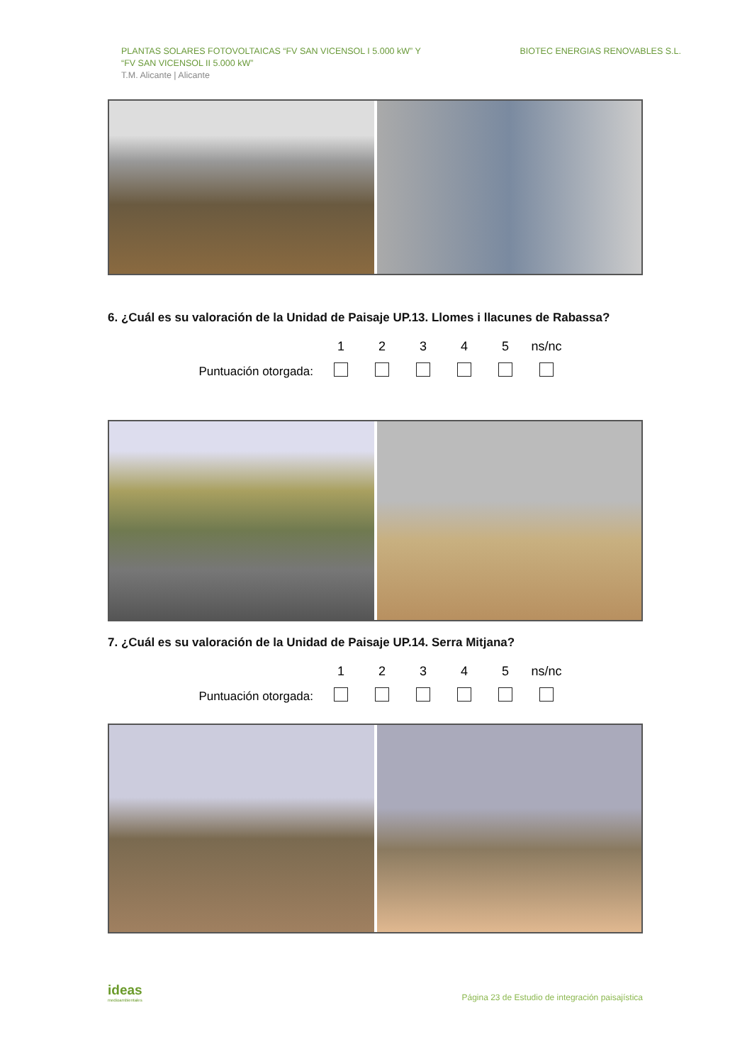PLANTAS SOLARES FOTOVOLTAICAS “FV SAN VICENSOL I 5.000 kW” Y
“FV SAN VICENSOL II 5.000 kW”
T.M. Alicante | Alicante
BIOTEC ENERGIAS RENOVABLES S.L.
6. ¿Cuál es su valoración de la Unidad de Paisaje UP.13. Llomes i llacunes de Rabassa?
| | 1 | 2 | 3 | 4 | 5 | ns/nc |
| Puntuación otorgada: | | | | | | |
7. ¿Cuál es su valoración de la Unidad de Paisaje UP.14. Serra Mitjana?
| | 1 | 2 | 3 | 4 | 5 | ns/nc |
| Puntuación otorgada: | | | | | | |
ideas
medioambientales
Página 23 de Estudio de integración paisajística